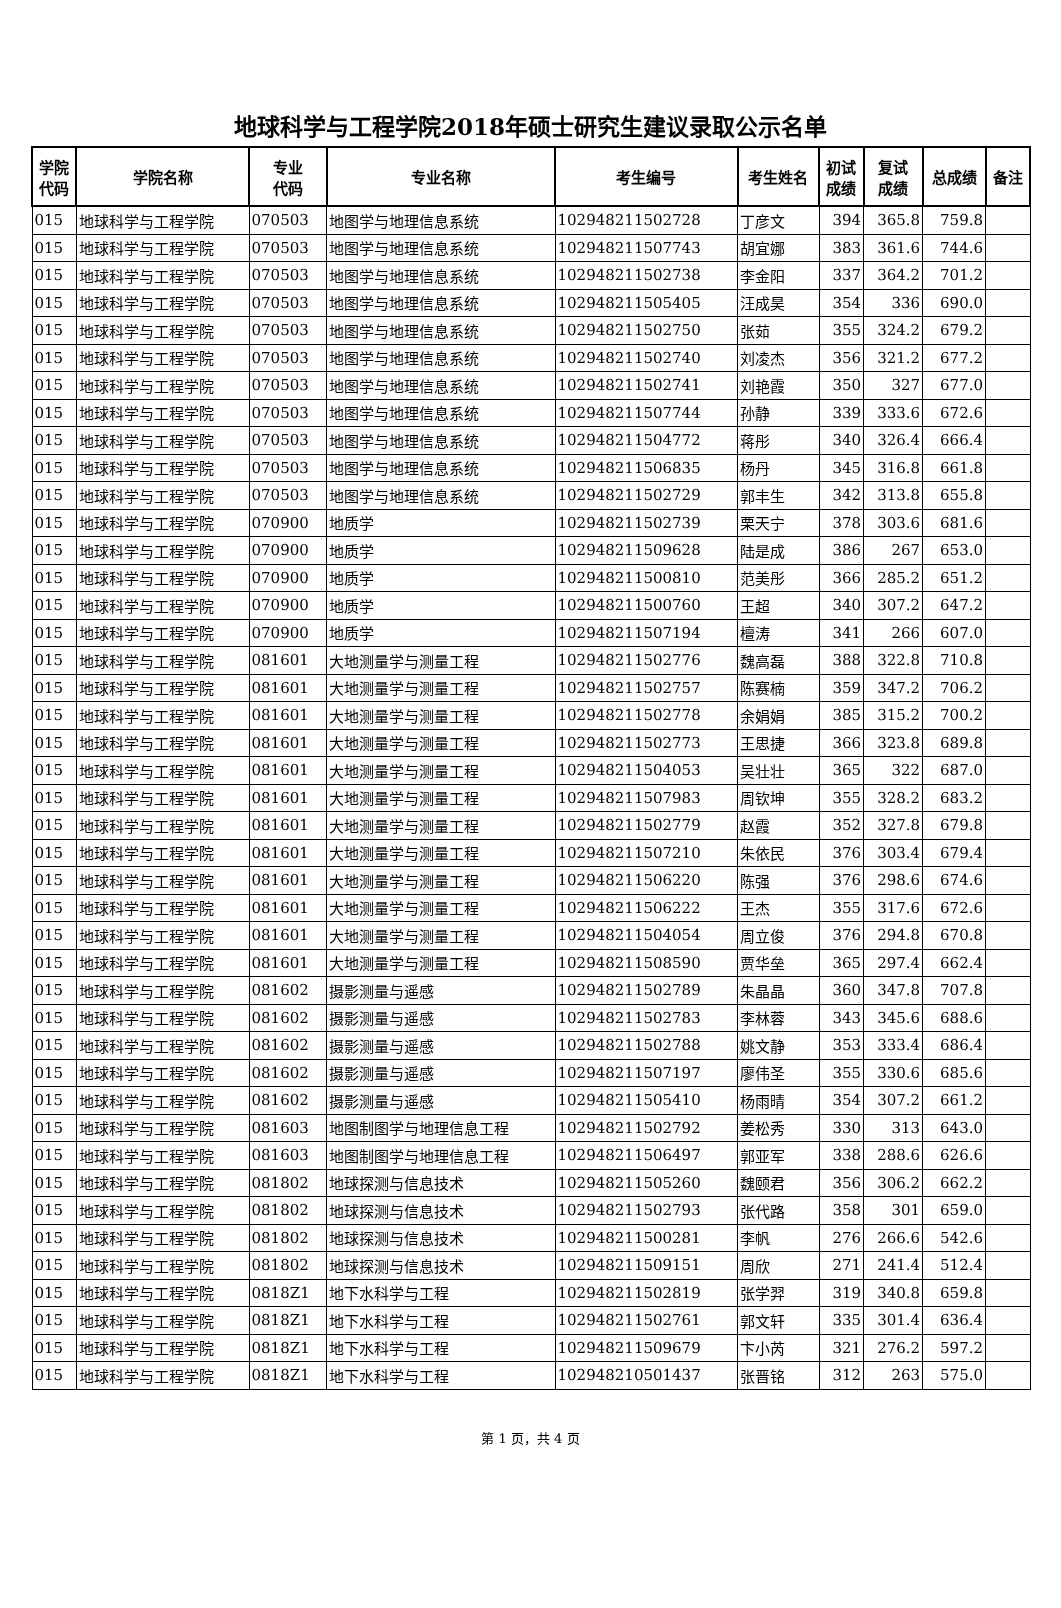地球科学与工程学院2018年硕士研究生建议录取公示名单
| 学院 代码 | 学院名称 | 专业 代码 | 专业名称 | 考生编号 | 考生姓名 | 初试 成绩 | 复试 成绩 | 总成绩 | 备注 |
| --- | --- | --- | --- | --- | --- | --- | --- | --- | --- |
| 015 | 地球科学与工程学院 | 070503 | 地图学与地理信息系统 | 102948211502728 | 丁彦文 | 394 | 365.8 | 759.8 | |
| 015 | 地球科学与工程学院 | 070503 | 地图学与地理信息系统 | 102948211507743 | 胡宜娜 | 383 | 361.6 | 744.6 | |
| 015 | 地球科学与工程学院 | 070503 | 地图学与地理信息系统 | 102948211502738 | 李金阳 | 337 | 364.2 | 701.2 | |
| 015 | 地球科学与工程学院 | 070503 | 地图学与地理信息系统 | 102948211505405 | 汪成昊 | 354 | 336 | 690.0 | |
| 015 | 地球科学与工程学院 | 070503 | 地图学与地理信息系统 | 102948211502750 | 张茹 | 355 | 324.2 | 679.2 | |
| 015 | 地球科学与工程学院 | 070503 | 地图学与地理信息系统 | 102948211502740 | 刘凌杰 | 356 | 321.2 | 677.2 | |
| 015 | 地球科学与工程学院 | 070503 | 地图学与地理信息系统 | 102948211502741 | 刘艳霞 | 350 | 327 | 677.0 | |
| 015 | 地球科学与工程学院 | 070503 | 地图学与地理信息系统 | 102948211507744 | 孙静 | 339 | 333.6 | 672.6 | |
| 015 | 地球科学与工程学院 | 070503 | 地图学与地理信息系统 | 102948211504772 | 蒋彤 | 340 | 326.4 | 666.4 | |
| 015 | 地球科学与工程学院 | 070503 | 地图学与地理信息系统 | 102948211506835 | 杨丹 | 345 | 316.8 | 661.8 | |
| 015 | 地球科学与工程学院 | 070503 | 地图学与地理信息系统 | 102948211502729 | 郭丰生 | 342 | 313.8 | 655.8 | |
| 015 | 地球科学与工程学院 | 070900 | 地质学 | 102948211502739 | 栗天宁 | 378 | 303.6 | 681.6 | |
| 015 | 地球科学与工程学院 | 070900 | 地质学 | 102948211509628 | 陆是成 | 386 | 267 | 653.0 | |
| 015 | 地球科学与工程学院 | 070900 | 地质学 | 102948211500810 | 范美彤 | 366 | 285.2 | 651.2 | |
| 015 | 地球科学与工程学院 | 070900 | 地质学 | 102948211500760 | 王超 | 340 | 307.2 | 647.2 | |
| 015 | 地球科学与工程学院 | 070900 | 地质学 | 102948211507194 | 檀涛 | 341 | 266 | 607.0 | |
| 015 | 地球科学与工程学院 | 081601 | 大地测量学与测量工程 | 102948211502776 | 魏高磊 | 388 | 322.8 | 710.8 | |
| 015 | 地球科学与工程学院 | 081601 | 大地测量学与测量工程 | 102948211502757 | 陈赛楠 | 359 | 347.2 | 706.2 | |
| 015 | 地球科学与工程学院 | 081601 | 大地测量学与测量工程 | 102948211502778 | 余娟娟 | 385 | 315.2 | 700.2 | |
| 015 | 地球科学与工程学院 | 081601 | 大地测量学与测量工程 | 102948211502773 | 王思捷 | 366 | 323.8 | 689.8 | |
| 015 | 地球科学与工程学院 | 081601 | 大地测量学与测量工程 | 102948211504053 | 吴壮壮 | 365 | 322 | 687.0 | |
| 015 | 地球科学与工程学院 | 081601 | 大地测量学与测量工程 | 102948211507983 | 周钦坤 | 355 | 328.2 | 683.2 | |
| 015 | 地球科学与工程学院 | 081601 | 大地测量学与测量工程 | 102948211502779 | 赵霞 | 352 | 327.8 | 679.8 | |
| 015 | 地球科学与工程学院 | 081601 | 大地测量学与测量工程 | 102948211507210 | 朱依民 | 376 | 303.4 | 679.4 | |
| 015 | 地球科学与工程学院 | 081601 | 大地测量学与测量工程 | 102948211506220 | 陈强 | 376 | 298.6 | 674.6 | |
| 015 | 地球科学与工程学院 | 081601 | 大地测量学与测量工程 | 102948211506222 | 王杰 | 355 | 317.6 | 672.6 | |
| 015 | 地球科学与工程学院 | 081601 | 大地测量学与测量工程 | 102948211504054 | 周立俊 | 376 | 294.8 | 670.8 | |
| 015 | 地球科学与工程学院 | 081601 | 大地测量学与测量工程 | 102948211508590 | 贾华垒 | 365 | 297.4 | 662.4 | |
| 015 | 地球科学与工程学院 | 081602 | 摄影测量与遥感 | 102948211502789 | 朱晶晶 | 360 | 347.8 | 707.8 | |
| 015 | 地球科学与工程学院 | 081602 | 摄影测量与遥感 | 102948211502783 | 李林蓉 | 343 | 345.6 | 688.6 | |
| 015 | 地球科学与工程学院 | 081602 | 摄影测量与遥感 | 102948211502788 | 姚文静 | 353 | 333.4 | 686.4 | |
| 015 | 地球科学与工程学院 | 081602 | 摄影测量与遥感 | 102948211507197 | 廖伟圣 | 355 | 330.6 | 685.6 | |
| 015 | 地球科学与工程学院 | 081602 | 摄影测量与遥感 | 102948211505410 | 杨雨晴 | 354 | 307.2 | 661.2 | |
| 015 | 地球科学与工程学院 | 081603 | 地图制图学与地理信息工程 | 102948211502792 | 姜松秀 | 330 | 313 | 643.0 | |
| 015 | 地球科学与工程学院 | 081603 | 地图制图学与地理信息工程 | 102948211506497 | 郭亚军 | 338 | 288.6 | 626.6 | |
| 015 | 地球科学与工程学院 | 081802 | 地球探测与信息技术 | 102948211505260 | 魏颐君 | 356 | 306.2 | 662.2 | |
| 015 | 地球科学与工程学院 | 081802 | 地球探测与信息技术 | 102948211502793 | 张代路 | 358 | 301 | 659.0 | |
| 015 | 地球科学与工程学院 | 081802 | 地球探测与信息技术 | 102948211500281 | 李帆 | 276 | 266.6 | 542.6 | |
| 015 | 地球科学与工程学院 | 081802 | 地球探测与信息技术 | 102948211509151 | 周欣 | 271 | 241.4 | 512.4 | |
| 015 | 地球科学与工程学院 | 0818Z1 | 地下水科学与工程 | 102948211502819 | 张学羿 | 319 | 340.8 | 659.8 | |
| 015 | 地球科学与工程学院 | 0818Z1 | 地下水科学与工程 | 102948211502761 | 郭文轩 | 335 | 301.4 | 636.4 | |
| 015 | 地球科学与工程学院 | 0818Z1 | 地下水科学与工程 | 102948211509679 | 卞小芮 | 321 | 276.2 | 597.2 | |
| 015 | 地球科学与工程学院 | 0818Z1 | 地下水科学与工程 | 102948210501437 | 张晋铭 | 312 | 263 | 575.0 | |
第 1 页，共 4 页